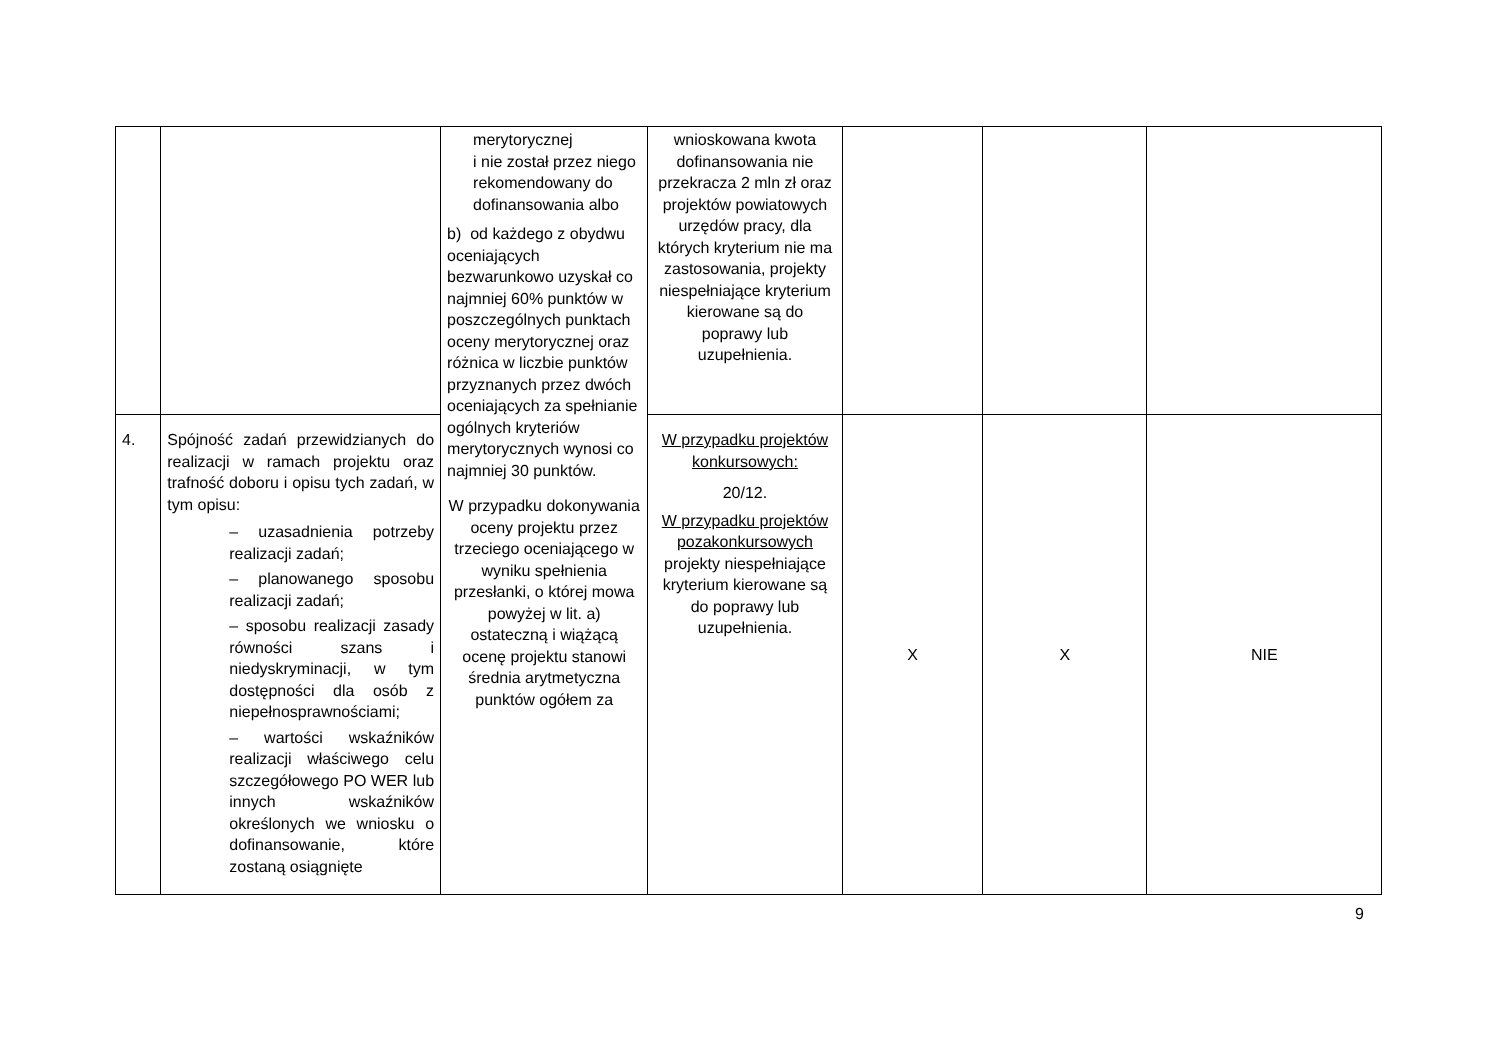| | | merytorycznej i nie został przez niego rekomendowany do dofinansowania albo b) od każdego z obydwu oceniających bezwarunkowo uzyskał co najmniej 60% punktów w poszczególnych punktach oceny merytorycznej oraz różnica w liczbie punktów przyznanych przez dwóch oceniających za spełnianie ogólnych kryteriów merytorycznych wynosi co najmniej 30 punktów. W przypadku dokonywania oceny projektu przez trzeciego oceniającego w wyniku spełnienia przesłanki, o której mowa powyżej w lit. a) ostateczną i wiążącą ocenę projektu stanowi średnia arytmetyczna punktów ogółem za | wnioskowana kwota dofinansowania nie przekracza 2 mln zł oraz projektów powiatowych urzędów pracy, dla których kryterium nie ma zastosowania, projekty niespełniające kryterium kierowane są do poprawy lub uzupełnienia. | | | |
| 4. | Spójność zadań przewidzianych do realizacji w ramach projektu oraz trafność doboru i opisu tych zadań, w tym opisu: – uzasadnienia potrzeby realizacji zadań; – planowanego sposobu realizacji zadań; – sposobu realizacji zasady równości szans i niedyskryminacji, w tym dostępności dla osób z niepełnosprawnościami; – wartości wskaźników realizacji właściwego celu szczegółowego PO WER lub innych wskaźników określonych we wniosku o dofinansowanie, które zostaną osiągnięte | | W przypadku projektów konkursowych: 20/12. W przypadku projektów pozakonkursowych projekty niespełniające kryterium kierowane są do poprawy lub uzupełnienia. | X | X | NIE |
9